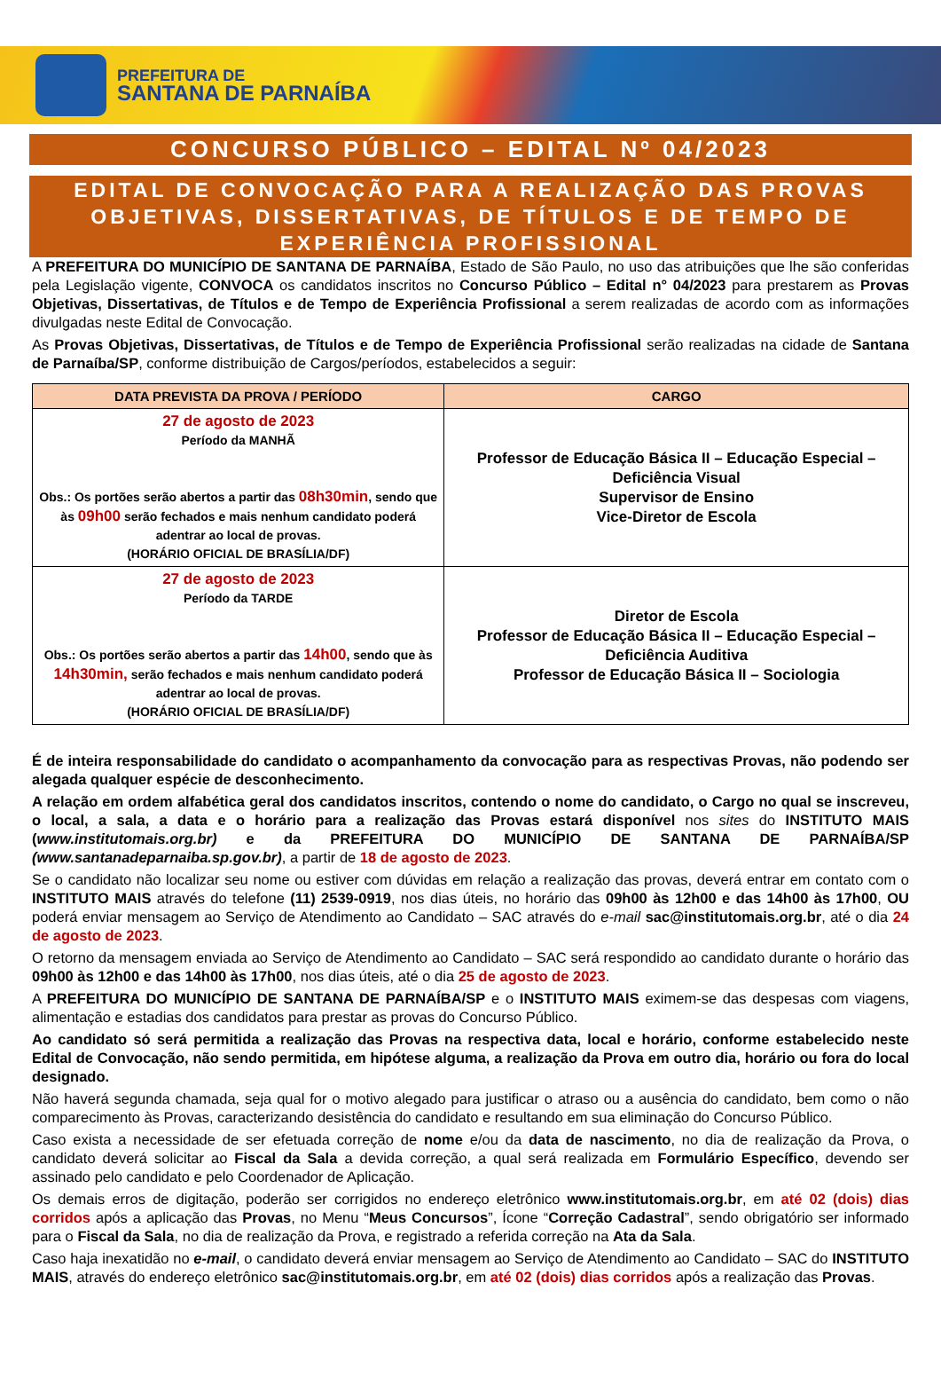PREFEITURA DE
SANTANA DE PARNAÍBA
CONCURSO PÚBLICO – EDITAL Nº 04/2023
EDITAL DE CONVOCAÇÃO PARA A REALIZAÇÃO DAS PROVAS OBJETIVAS, DISSERTATIVAS, DE TÍTULOS E DE TEMPO DE EXPERIÊNCIA PROFISSIONAL
A PREFEITURA DO MUNICÍPIO DE SANTANA DE PARNAÍBA, Estado de São Paulo, no uso das atribuições que lhe são conferidas pela Legislação vigente, CONVOCA os candidatos inscritos no Concurso Público – Edital n° 04/2023 para prestarem as Provas Objetivas, Dissertativas, de Títulos e de Tempo de Experiência Profissional a serem realizadas de acordo com as informações divulgadas neste Edital de Convocação.
As Provas Objetivas, Dissertativas, de Títulos e de Tempo de Experiência Profissional serão realizadas na cidade de Santana de Parnaíba/SP, conforme distribuição de Cargos/períodos, estabelecidos a seguir:
| DATA PREVISTA DA PROVA / PERÍODO | CARGO |
| --- | --- |
| 27 de agosto de 2023 Período da MANHÃ Obs.: Os portões serão abertos a partir das 08h30min , sendo que às 09h00 serão fechados e mais nenhum candidato poderá adentrar ao local de provas. (HORÁRIO OFICIAL DE BRASÍLIA/DF) | Professor de Educação Básica II – Educação Especial – Deficiência Visual Supervisor de Ensino Vice-Diretor de Escola |
| 27 de agosto de 2023 Período da TARDE Obs.: Os portões serão abertos a partir das 14h00 , sendo que às 14h30min, serão fechados e mais nenhum candidato poderá adentrar ao local de provas. (HORÁRIO OFICIAL DE BRASÍLIA/DF) | Diretor de Escola Professor de Educação Básica II – Educação Especial – Deficiência Auditiva Professor de Educação Básica II – Sociologia |
É de inteira responsabilidade do candidato o acompanhamento da convocação para as respectivas Provas, não podendo ser alegada qualquer espécie de desconhecimento.
A relação em ordem alfabética geral dos candidatos inscritos, contendo o nome do candidato, o Cargo no qual se inscreveu, o local, a sala, a data e o horário para a realização das Provas estará disponível nos sites do INSTITUTO MAIS (www.institutomais.org.br) e da PREFEITURA DO MUNICÍPIO DE SANTANA DE PARNAÍBA/SP (www.santanadeparnaiba.sp.gov.br), a partir de 18 de agosto de 2023.
Se o candidato não localizar seu nome ou estiver com dúvidas em relação a realização das provas, deverá entrar em contato com o INSTITUTO MAIS através do telefone (11) 2539-0919, nos dias úteis, no horário das 09h00 às 12h00 e das 14h00 às 17h00, OU poderá enviar mensagem ao Serviço de Atendimento ao Candidato – SAC através do e-mail sac@institutomais.org.br, até o dia 24 de agosto de 2023.
O retorno da mensagem enviada ao Serviço de Atendimento ao Candidato – SAC será respondido ao candidato durante o horário das 09h00 às 12h00 e das 14h00 às 17h00, nos dias úteis, até o dia 25 de agosto de 2023.
A PREFEITURA DO MUNICÍPIO DE SANTANA DE PARNAÍBA/SP e o INSTITUTO MAIS eximem-se das despesas com viagens, alimentação e estadias dos candidatos para prestar as provas do Concurso Público.
Ao candidato só será permitida a realização das Provas na respectiva data, local e horário, conforme estabelecido neste Edital de Convocação, não sendo permitida, em hipótese alguma, a realização da Prova em outro dia, horário ou fora do local designado.
Não haverá segunda chamada, seja qual for o motivo alegado para justificar o atraso ou a ausência do candidato, bem como o não comparecimento às Provas, caracterizando desistência do candidato e resultando em sua eliminação do Concurso Público.
Caso exista a necessidade de ser efetuada correção de nome e/ou da data de nascimento, no dia de realização da Prova, o candidato deverá solicitar ao Fiscal da Sala a devida correção, a qual será realizada em Formulário Específico, devendo ser assinado pelo candidato e pelo Coordenador de Aplicação.
Os demais erros de digitação, poderão ser corrigidos no endereço eletrônico www.institutomais.org.br, em até 02 (dois) dias corridos após a aplicação das Provas, no Menu “Meus Concursos”, Ícone “Correção Cadastral”, sendo obrigatório ser informado para o Fiscal da Sala, no dia de realização da Prova, e registrado a referida correção na Ata da Sala.
Caso haja inexatidão no e-mail, o candidato deverá enviar mensagem ao Serviço de Atendimento ao Candidato – SAC do INSTITUTO MAIS, através do endereço eletrônico sac@institutomais.org.br, em até 02 (dois) dias corridos após a realização das Provas.